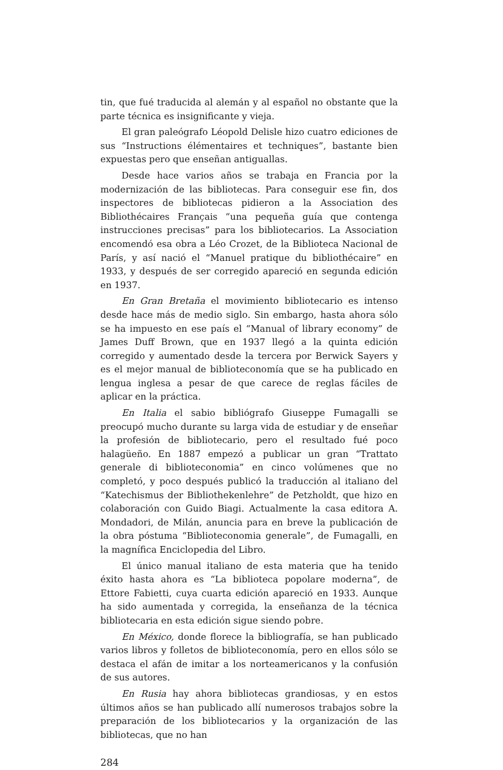tin, que fué traducida al alemán y al español no obstante que la parte técnica es insignificante y vieja.
El gran paleógrafo Léopold Delisle hizo cuatro ediciones de sus “Instructions élémentaires et techniques”, bastante bien expuestas pero que enseñan antiguallas.
Desde hace varios años se trabaja en Francia por la modernización de las bibliotecas. Para conseguir ese fin, dos inspectores de bibliotecas pidieron a la Association des Bibliothécaires Français “una pequeña guía que contenga instrucciones precisas” para los bibliotecarios. La Association encomendó esa obra a Léo Crozet, de la Biblioteca Nacional de París, y así nació el “Manuel pratique du bibliothécaire” en 1933, y después de ser corregido apareció en segunda edición en 1937.
En Gran Bretaña el movimiento bibliotecario es intenso desde hace más de medio siglo. Sin embargo, hasta ahora sólo se ha impuesto en ese país el “Manual of library economy” de James Duff Brown, que en 1937 llegó a la quinta edición corregido y aumentado desde la tercera por Berwick Sayers y es el mejor manual de biblioteconomía que se ha publicado en lengua inglesa a pesar de que carece de reglas fáciles de aplicar en la práctica.
En Italia el sabio bibliógrafo Giuseppe Fumagalli se preocupó mucho durante su larga vida de estudiar y de enseñar la profesión de bibliotecario, pero el resultado fué poco halagüeño. En 1887 empezó a publicar un gran “Trattato generale di biblioteconomia” en cinco volúmenes que no completó, y poco después publicó la traducción al italiano del “Katechismus der Bibliothekenlehre” de Petzholdt, que hizo en colaboración con Guido Biagi. Actualmente la casa editora A. Mondadori, de Milán, anuncia para en breve la publicación de la obra póstuma “Biblioteconomia generale”, de Fumagalli, en la magnífica Enciclopedia del Libro.
El único manual italiano de esta materia que ha tenido éxito hasta ahora es “La biblioteca popolare moderna”, de Ettore Fabietti, cuya cuarta edición apareció en 1933. Aunque ha sido aumentada y corregida, la enseñanza de la técnica bibliotecaria en esta edición sigue siendo pobre.
En México, donde florece la bibliografía, se han publicado varios libros y folletos de biblioteconomía, pero en ellos sólo se destaca el afán de imitar a los norteamericanos y la confusión de sus autores.
En Rusia hay ahora bibliotecas grandiosas, y en estos últimos años se han publicado allí numerosos trabajos sobre la preparación de los bibliotecarios y la organización de las bibliotecas, que no han
284